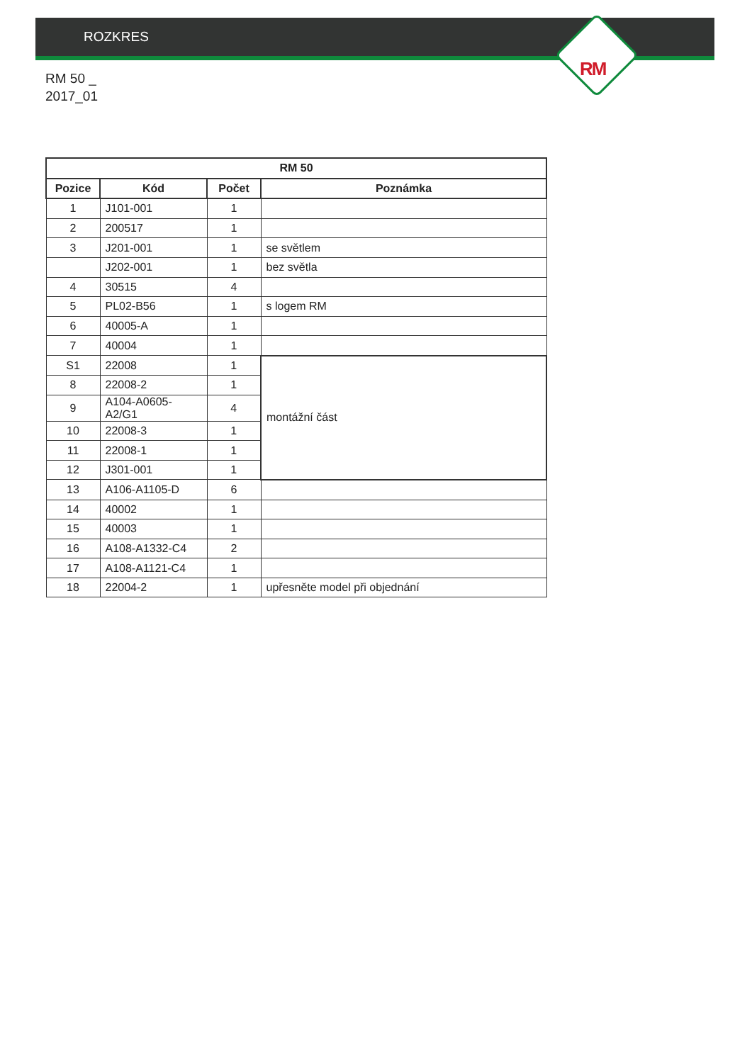ROZKRES
RM
RM 50 _
2017_01
| RM 50 | | | |
| --- | --- | --- | --- |
| Pozice | Kód | Počet | Poznámka |
| 1 | J101-001 | 1 | |
| 2 | 200517 | 1 | |
| 3 | J201-001 | 1 | se světlem |
| | J202-001 | 1 | bez světla |
| 4 | 30515 | 4 | |
| 5 | PL02-B56 | 1 | s logem RM |
| 6 | 40005-A | 1 | |
| 7 | 40004 | 1 | |
| S1 | 22008 | 1 | montážní část |
| 8 | 22008-2 | 1 | |
| 9 | A104-A0605-A2/G1 | 4 | |
| 10 | 22008-3 | 1 | |
| 11 | 22008-1 | 1 | |
| 12 | J301-001 | 1 | |
| 13 | A106-A1105-D | 6 | |
| 14 | 40002 | 1 | |
| 15 | 40003 | 1 | |
| 16 | A108-A1332-C4 | 2 | |
| 17 | A108-A1121-C4 | 1 | |
| 18 | 22004-2 | 1 | upřesněte model při objednání |